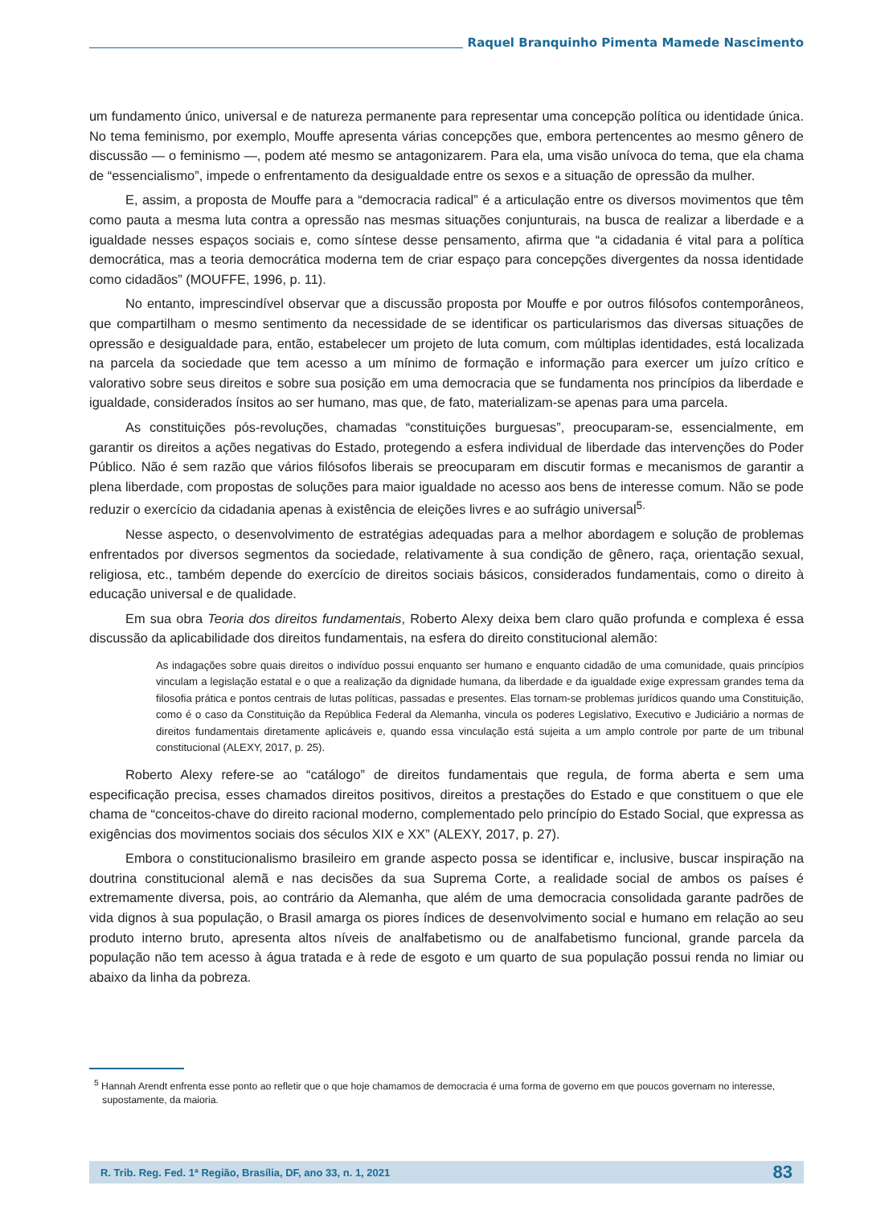Raquel Branquinho Pimenta Mamede Nascimento
um fundamento único, universal e de natureza permanente para representar uma concepção política ou identidade única. No tema feminismo, por exemplo, Mouffe apresenta várias concepções que, embora pertencentes ao mesmo gênero de discussão — o feminismo —, podem até mesmo se antagonizarem. Para ela, uma visão unívoca do tema, que ela chama de “essencialismo”, impede o enfrentamento da desigualdade entre os sexos e a situação de opressão da mulher.
E, assim, a proposta de Mouffe para a “democracia radical” é a articulação entre os diversos movimentos que têm como pauta a mesma luta contra a opressão nas mesmas situações conjunturais, na busca de realizar a liberdade e a igualdade nesses espaços sociais e, como síntese desse pensamento, afirma que “a cidadania é vital para a política democrática, mas a teoria democrática moderna tem de criar espaço para concepções divergentes da nossa identidade como cidadãos” (MOUFFE, 1996, p. 11).
No entanto, imprescindível observar que a discussão proposta por Mouffe e por outros filósofos contemporâneos, que compartilham o mesmo sentimento da necessidade de se identificar os particularismos das diversas situações de opressão e desigualdade para, então, estabelecer um projeto de luta comum, com múltiplas identidades, está localizada na parcela da sociedade que tem acesso a um mínimo de formação e informação para exercer um juízo crítico e valorativo sobre seus direitos e sobre sua posição em uma democracia que se fundamenta nos princípios da liberdade e igualdade, considerados ínsitos ao ser humano, mas que, de fato, materializam-se apenas para uma parcela.
As constituições pós-revoluções, chamadas “constituições burguesas”, preocuparam-se, essencialmente, em garantir os direitos a ações negativas do Estado, protegendo a esfera individual de liberdade das intervenções do Poder Público. Não é sem razão que vários filósofos liberais se preocuparam em discutir formas e mecanismos de garantir a plena liberdade, com propostas de soluções para maior igualdade no acesso aos bens de interesse comum. Não se pode reduzir o exercício da cidadania apenas à existência de eleições livres e ao sufrágio universal<sup>5.</sup>
Nesse aspecto, o desenvolvimento de estratégias adequadas para a melhor abordagem e solução de problemas enfrentados por diversos segmentos da sociedade, relativamente à sua condição de gênero, raça, orientação sexual, religiosa, etc., também depende do exercício de direitos sociais básicos, considerados fundamentais, como o direito à educação universal e de qualidade.
Em sua obra Teoria dos direitos fundamentais, Roberto Alexy deixa bem claro quão profunda e complexa é essa discussão da aplicabilidade dos direitos fundamentais, na esfera do direito constitucional alemão:
As indagações sobre quais direitos o indivíduo possui enquanto ser humano e enquanto cidadão de uma comunidade, quais princípios vinculam a legislação estatal e o que a realização da dignidade humana, da liberdade e da igualdade exige expressam grandes tema da filosofia prática e pontos centrais de lutas políticas, passadas e presentes. Elas tornam-se problemas jurídicos quando uma Constituição, como é o caso da Constituição da República Federal da Alemanha, vincula os poderes Legislativo, Executivo e Judiciário a normas de direitos fundamentais diretamente aplicáveis e, quando essa vinculação está sujeita a um amplo controle por parte de um tribunal constitucional (ALEXY, 2017, p. 25).
Roberto Alexy refere-se ao “catálogo” de direitos fundamentais que regula, de forma aberta e sem uma especificação precisa, esses chamados direitos positivos, direitos a prestações do Estado e que constituem o que ele chama de “conceitos-chave do direito racional moderno, complementado pelo princípio do Estado Social, que expressa as exigências dos movimentos sociais dos séculos XIX e XX” (ALEXY, 2017, p. 27).
Embora o constitucionalismo brasileiro em grande aspecto possa se identificar e, inclusive, buscar inspiração na doutrina constitucional alemã e nas decisões da sua Suprema Corte, a realidade social de ambos os países é extremamente diversa, pois, ao contrário da Alemanha, que além de uma democracia consolidada garante padrões de vida dignos à sua população, o Brasil amarga os piores índices de desenvolvimento social e humano em relação ao seu produto interno bruto, apresenta altos níveis de analfabetismo ou de analfabetismo funcional, grande parcela da população não tem acesso à água tratada e à rede de esgoto e um quarto de sua população possui renda no limiar ou abaixo da linha da pobreza.
<sup>5</sup> Hannah Arendt enfrenta esse ponto ao refletir que o que hoje chamamos de democracia é uma forma de governo em que poucos governam no interesse, supostamente, da maioria.
R. Trib. Reg. Fed. 1ª Região, Brasília, DF, ano 33, n. 1, 2021 83